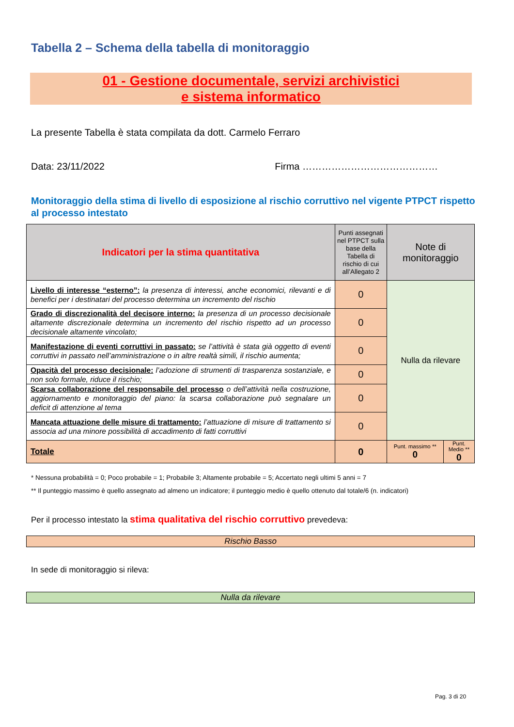Tabella 2 – Schema della tabella di monitoraggio
01 - Gestione documentale, servizi archivistici
e sistema informatico
La presente Tabella è stata compilata da dott. Carmelo Ferraro
Data: 23/11/2022 Firma ……………………………………
Monitoraggio della stima di livello di esposizione al rischio corruttivo nel vigente PTPCT rispetto al processo intestato
| Indicatori per la stima quantitativa | Punti assegnati nel PTPCT sulla base della Tabella di rischio di cui all’Allegato 2 | Note di monitoraggio | |
| --- | --- | --- | --- |
| Livello di interesse “esterno”: la presenza di interessi, anche economici, rilevanti e di benefici per i destinatari del processo determina un incremento del rischio | 0 | Nulla da rilevare | |
| Grado di discrezionalità del decisore interno: la presenza di un processo decisionale altamente discrezionale determina un incremento del rischio rispetto ad un processo decisionale altamente vincolato; | 0 | | |
| Manifestazione di eventi corruttivi in passato: se l’attività è stata già oggetto di eventi corruttivi in passato nell’amministrazione o in altre realtà simili, il rischio aumenta; | 0 | | |
| Opacità del processo decisionale: l’adozione di strumenti di trasparenza sostanziale, e non solo formale, riduce il rischio; | 0 | | |
| Scarsa collaborazione del responsabile del processo o dell’attività nella costruzione, aggiornamento e monitoraggio del piano: la scarsa collaborazione può segnalare un deficit di attenzione al tema | 0 | | |
| Mancata attuazione delle misure di trattamento: l’attuazione di misure di trattamento si associa ad una minore possibilità di accadimento di fatti corruttivi | 0 | | |
| Totale | 0 | Punt. massimo ** 0 | Punt. Medio ** 0 |
* Nessuna probabilità = 0; Poco probabile = 1; Probabile 3; Altamente probabile = 5; Accertato negli ultimi 5 anni = 7
** Il punteggio massimo è quello assegnato ad almeno un indicatore; il punteggio medio è quello ottenuto dal totale/6 (n. indicatori)
Per il processo intestato la stima qualitativa del rischio corruttivo prevedeva:
Rischio Basso
In sede di monitoraggio si rileva:
Nulla da rilevare
Pag. 3 di 20